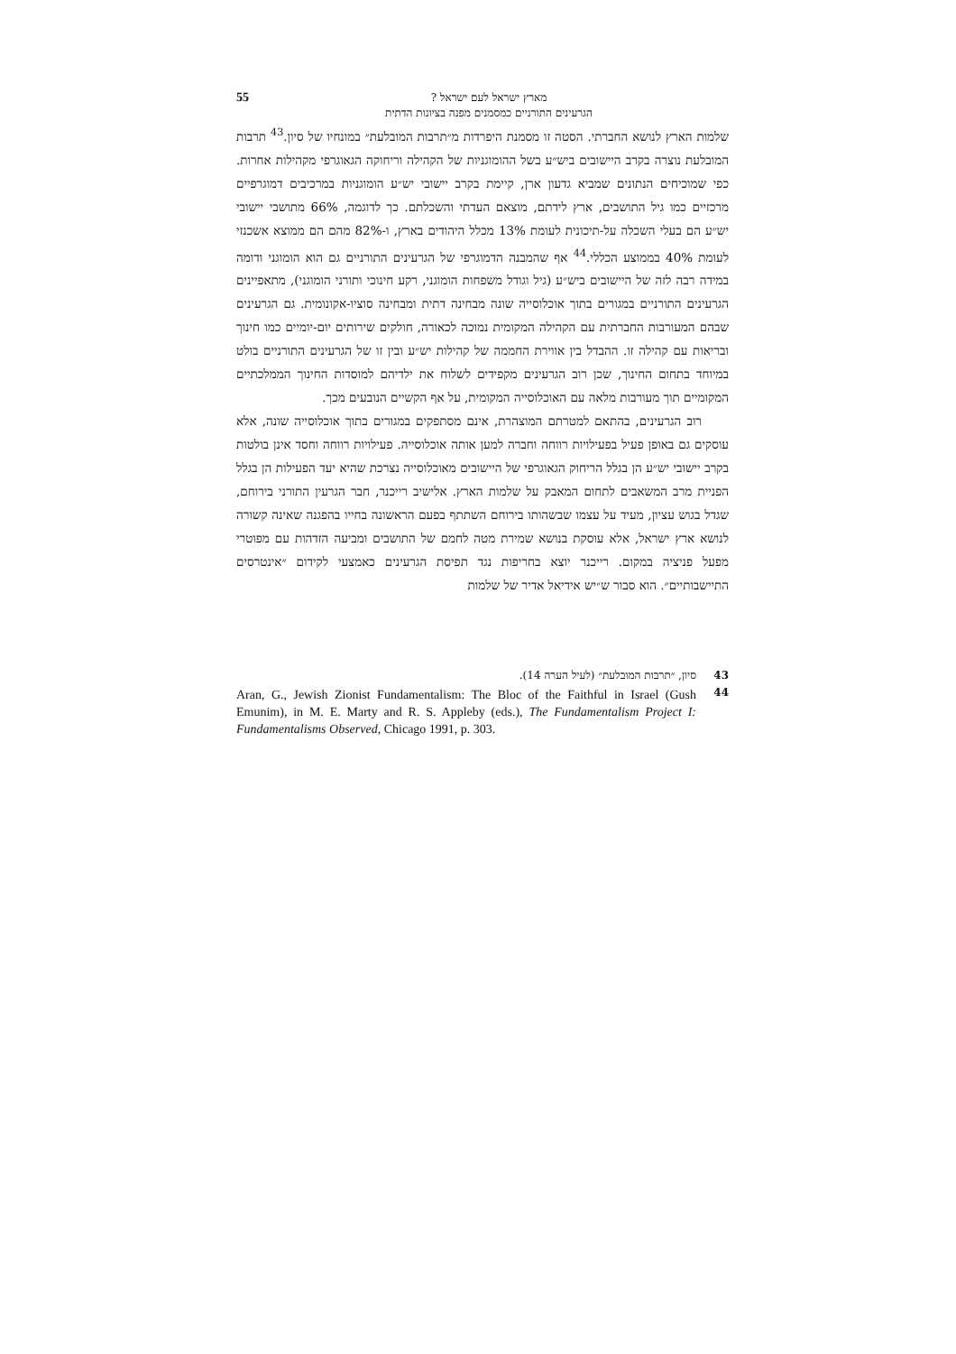מארץ ישראל לעם ישראל ?
הגרעינים התורניים כמסמנים מפנה בציונות הדתית
55
שלמות הארץ לנושא החברתי. הסטה זו מסמנת היפרדות מ״תרבות המובלעת״ במונחיו של סיון.<sup>43</sup> תרבות המובלעת נוצרה בקרב היישובים ביש״ע בשל ההומוגניות של הקהילה וריחוקה הגאוגרפי מקהילות אחרות. כפי שמוכיחים הנתונים שמביא גדעון ארן, קיימת בקרב יישובי יש״ע הומוגניות במרכיבים דמוגרפיים מרכזיים כמו גיל התושבים, ארץ לידתם, מוצאם העדתי והשכלתם. כך לדוגמה, 66% מתושבי יישובי יש״ע הם בעלי השכלה על-תיכונית לעומת 13% מכלל היהודים בארץ, ו-82% מהם הם ממוצא אשכנזי לעומת 40% בממוצע הכללי.<sup>44</sup> אף שהמבנה הדמוגרפי של הגרעינים התורניים גם הוא הומוגני ודומה במידה רבה לזה של היישובים ביש״ע (גיל וגודל משפחות הומוגני, רקע חינוכי ותורני הומוגני), מתאפיינים הגרעינים התורניים במגורים בתוך אוכלוסייה שונה מבחינה דתית ומבחינה סוציו-אקונומית. גם הגרעינים שבהם המעורבות החברתית עם הקהילה המקומית נמוכה לכאורה, חולקים שירותים יום-יומיים כמו חינוך ובריאות עם קהילה זו. ההבדל בין אווירת החממה של קהילות יש״ע ובין זו של הגרעינים התורניים בולט במיוחד בתחום החינוך, שכן רוב הגרעינים מקפידים לשלוח את ילדיהם למוסדות החינוך הממלכתיים המקומיים תוך מעורבות מלאה עם האוכלוסייה המקומית, על אף הקשיים הנובעים מכך.
רוב הגרעינים, בהתאם למטרתם המוצהרת, אינם מסתפקים במגורים בתוך אוכלוסייה שונה, אלא עוסקים גם באופן פעיל בפעילויות רווחה וחברה למען אותה אוכלוסייה. פעילויות רווחה וחסד אינן בולטות בקרב יישובי יש״ע הן בגלל הריחוק הגאוגרפי של היישובים מאוכלוסייה נצרכת שהיא יעד הפעילות הן בגלל הפניית מרב המשאבים לתחום המאבק על שלמות הארץ. אלישיב רייכנר, חבר הגרעין התורני בירוחם, שגדל בגוש עציון, מעיד על עצמו שבשהותו בירוחם השתתף בפעם הראשונה בחייו בהפגנה שאינה קשורה לנושא ארץ ישראל, אלא עוסקת בנושא שמירת מטה לחמם של התושבים ומביעה הזדהות עם מפוטרי מפעל פניציה במקום. רייכנר יוצא בחריפות נגד תפיסת הגרעינים כאמצעי לקידום ״אינטרסים התיישבותיים״. הוא סבור ש״יש אידיאל אדיר של שלמות
43 סיון, ״תרבות המובלעת״ (לעיל הערה 14).
44 Aran, G., Jewish Zionist Fundamentalism: The Bloc of the Faithful in Israel (Gush Emunim), in M. E. Marty and R. S. Appleby (eds.), The Fundamentalism Project I: Fundamentalisms Observed, Chicago 1991, p. 303.